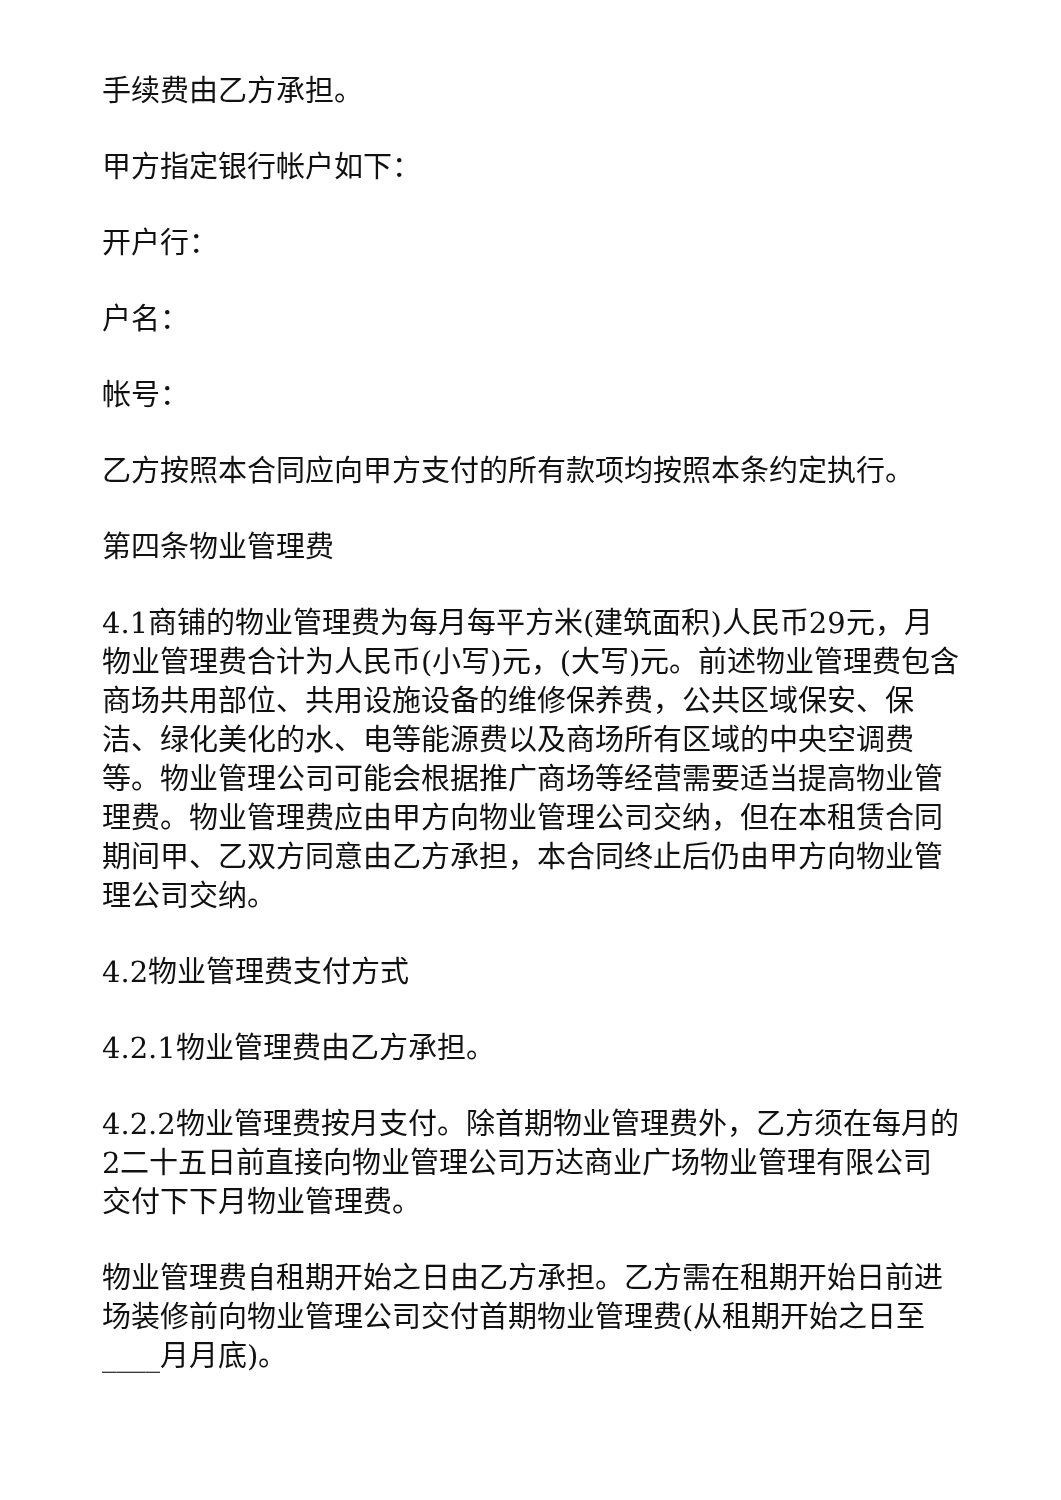手续费由乙方承担。
甲方指定银行帐户如下：
开户行：
户名：
帐号：
乙方按照本合同应向甲方支付的所有款项均按照本条约定执行。
第四条物业管理费
4.1商铺的物业管理费为每月每平方米(建筑面积)人民币29元，月物业管理费合计为人民币(小写)元，(大写)元。前述物业管理费包含商场共用部位、共用设施设备的维修保养费，公共区域保安、保洁、绿化美化的水、电等能源费以及商场所有区域的中央空调费等。物业管理公司可能会根据推广商场等经营需要适当提高物业管理费。物业管理费应由甲方向物业管理公司交纳，但在本租赁合同期间甲、乙双方同意由乙方承担，本合同终止后仍由甲方向物业管理公司交纳。
4.2物业管理费支付方式
4.2.1物业管理费由乙方承担。
4.2.2物业管理费按月支付。除首期物业管理费外，乙方须在每月的2二十五日前直接向物业管理公司万达商业广场物业管理有限公司交付下下月物业管理费。
物业管理费自租期开始之日由乙方承担。乙方需在租期开始日前进场装修前向物业管理公司交付首期物业管理费(从租期开始之日至____月月底)。